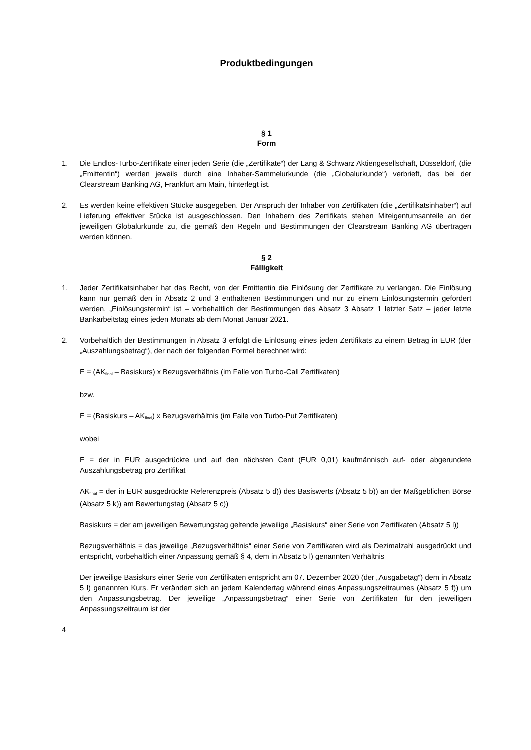Produktbedingungen
§ 1
Form
1. Die Endlos-Turbo-Zertifikate einer jeden Serie (die „Zertifikate“) der Lang & Schwarz Aktiengesellschaft, Düsseldorf, (die „Emittentin“) werden jeweils durch eine Inhaber-Sammelurkunde (die „Globalurkunde“) verbrieft, das bei der Clearstream Banking AG, Frankfurt am Main, hinterlegt ist.
2. Es werden keine effektiven Stücke ausgegeben. Der Anspruch der Inhaber von Zertifikaten (die „Zertifikatsinhaber“) auf Lieferung effektiver Stücke ist ausgeschlossen. Den Inhabern des Zertifikats stehen Miteigentumsanteile an der jeweiligen Globalurkunde zu, die gemäß den Regeln und Bestimmungen der Clearstream Banking AG übertragen werden können.
§ 2
Fälligkeit
1. Jeder Zertifikatsinhaber hat das Recht, von der Emittentin die Einlösung der Zertifikate zu verlangen. Die Einlösung kann nur gemäß den in Absatz 2 und 3 enthaltenen Bestimmungen und nur zu einem Einlösungstermin gefordert werden. „Einlösungstermin“ ist – vorbehaltlich der Bestimmungen des Absatz 3 Absatz 1 letzter Satz – jeder letzte Bankarbeitstag eines jeden Monats ab dem Monat Januar 2021.
2. Vorbehaltlich der Bestimmungen in Absatz 3 erfolgt die Einlösung eines jeden Zertifikats zu einem Betrag in EUR (der „Auszahlungsbetrag“), der nach der folgenden Formel berechnet wird:
E = (AK<sub>final</sub> – Basiskurs) x Bezugsverhältnis (im Falle von Turbo-Call Zertifikaten)
bzw.
E = (Basiskurs – AK<sub>final</sub>) x Bezugsverhältnis (im Falle von Turbo-Put Zertifikaten)
wobei
E = der in EUR ausgedrückte und auf den nächsten Cent (EUR 0,01) kaufmännisch auf- oder abgerundete Auszahlungsbetrag pro Zertifikat
AK<sub>final</sub> = der in EUR ausgedrückte Referenzpreis (Absatz 5 d)) des Basiswerts (Absatz 5 b)) an der Maßgeblichen Börse (Absatz 5 k)) am Bewertungstag (Absatz 5 c))
Basiskurs = der am jeweiligen Bewertungstag geltende jeweilige „Basiskurs“ einer Serie von Zertifikaten (Absatz 5 l))
Bezugsverhältnis = das jeweilige „Bezugsverhältnis“ einer Serie von Zertifikaten wird als Dezimalzahl ausgedrückt und entspricht, vorbehaltlich einer Anpassung gemäß § 4, dem in Absatz 5 l) genannten Verhältnis
Der jeweilige Basiskurs einer Serie von Zertifikaten entspricht am 07. Dezember 2020 (der „Ausgabetag“) dem in Absatz 5 l) genannten Kurs. Er verändert sich an jedem Kalendertag während eines Anpassungszeitraumes (Absatz 5 f)) um den Anpassungsbetrag. Der jeweilige „Anpassungsbetrag“ einer Serie von Zertifikaten für den jeweiligen Anpassungszeitraum ist der
4